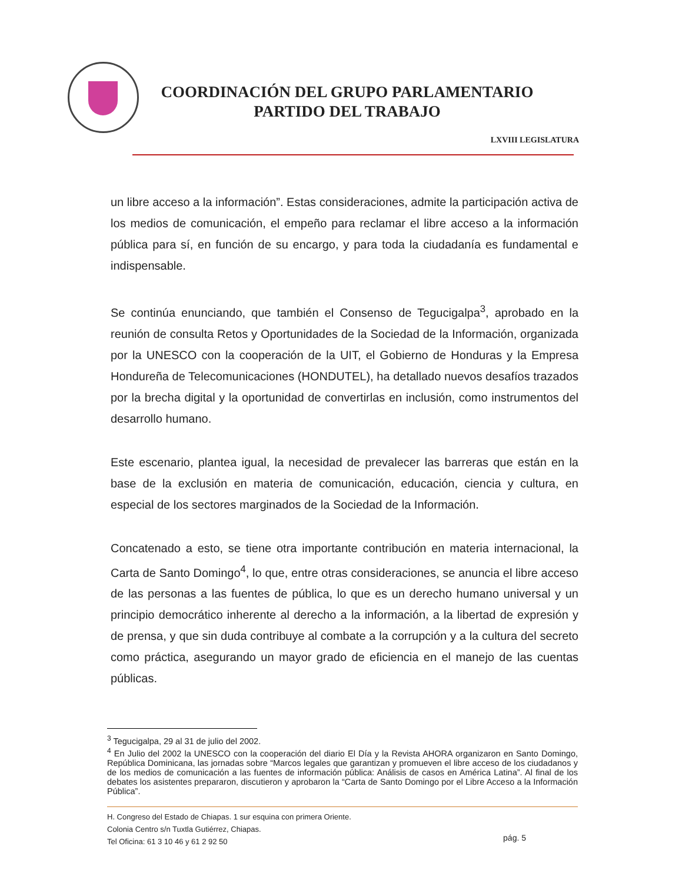COORDINACIÓN DEL GRUPO PARLAMENTARIO
PARTIDO DEL TRABAJO
LXVIII LEGISLATURA
un libre acceso a la información”. Estas consideraciones, admite la participación activa de los medios de comunicación, el empeño para reclamar el libre acceso a la información pública para sí, en función de su encargo, y para toda la ciudadanía es fundamental e indispensable.
Se continúa enunciando, que también el Consenso de Tegucigalpa<sup>3</sup>, aprobado en la reunión de consulta Retos y Oportunidades de la Sociedad de la Información, organizada por la UNESCO con la cooperación de la UIT, el Gobierno de Honduras y la Empresa Hondureña de Telecomunicaciones (HONDUTEL), ha detallado nuevos desafíos trazados por la brecha digital y la oportunidad de convertirlas en inclusión, como instrumentos del desarrollo humano.
Este escenario, plantea igual, la necesidad de prevalecer las barreras que están en la base de la exclusión en materia de comunicación, educación, ciencia y cultura, en especial de los sectores marginados de la Sociedad de la Información.
Concatenado a esto, se tiene otra importante contribución en materia internacional, la Carta de Santo Domingo<sup>4</sup>, lo que, entre otras consideraciones, se anuncia el libre acceso de las personas a las fuentes de pública, lo que es un derecho humano universal y un principio democrático inherente al derecho a la información, a la libertad de expresión y de prensa, y que sin duda contribuye al combate a la corrupción y a la cultura del secreto como práctica, asegurando un mayor grado de eficiencia en el manejo de las cuentas públicas.
<sup>3</sup> Tegucigalpa, 29 al 31 de julio del 2002.
<sup>4</sup> En Julio del 2002 la UNESCO con la cooperación del diario El Día y la Revista AHORA organizaron en Santo Domingo, República Dominicana, las jornadas sobre “Marcos legales que garantizan y promueven el libre acceso de los ciudadanos y de los medios de comunicación a las fuentes de información pública: Análisis de casos en América Latina”. Al final de los debates los asistentes prepararon, discutieron y aprobaron la “Carta de Santo Domingo por el Libre Acceso a la Información Pública”.
H. Congreso del Estado de Chiapas. 1 sur esquina con primera Oriente.
Colonia Centro s/n Tuxtla Gutiérrez, Chiapas.
Tel Oficina: 61 3 10 46 y 61 2 92 50
pág. 5